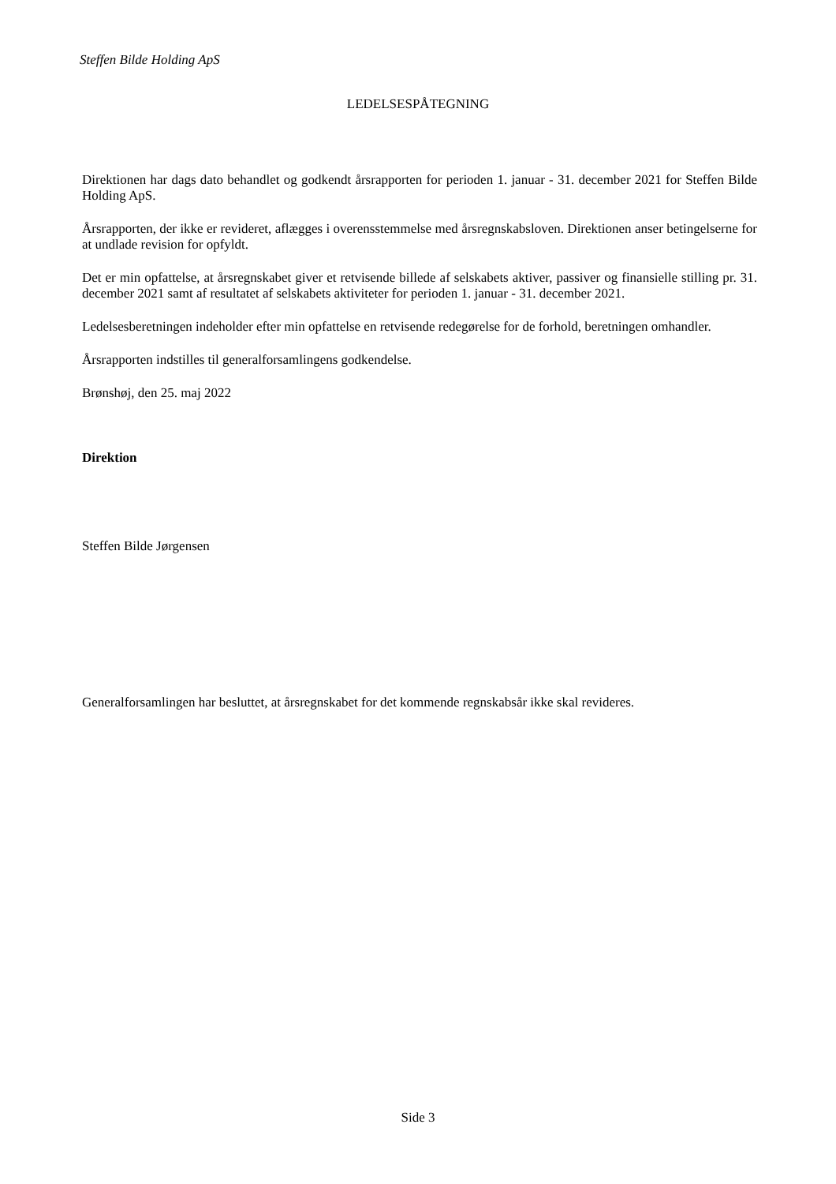Steffen Bilde Holding ApS
LEDELSESPÅTEGNING
Direktionen har dags dato behandlet og godkendt årsrapporten for perioden 1. januar - 31. december 2021 for Steffen Bilde Holding ApS.
Årsrapporten, der ikke er revideret, aflægges i overensstemmelse med årsregnskabsloven. Direktionen anser betingelserne for at undlade revision for opfyldt.
Det er min opfattelse, at årsregnskabet giver et retvisende billede af selskabets aktiver, passiver og finansielle stilling pr. 31. december 2021 samt af resultatet af selskabets aktiviteter for perioden 1. januar - 31. december 2021.
Ledelsesberetningen indeholder efter min opfattelse en retvisende redegørelse for de forhold, beretningen omhandler.
Årsrapporten indstilles til generalforsamlingens godkendelse.
Brønshøj, den 25. maj 2022
Direktion
Steffen Bilde Jørgensen
Generalforsamlingen har besluttet, at årsregnskabet for det kommende regnskabsår ikke skal revideres.
Side 3